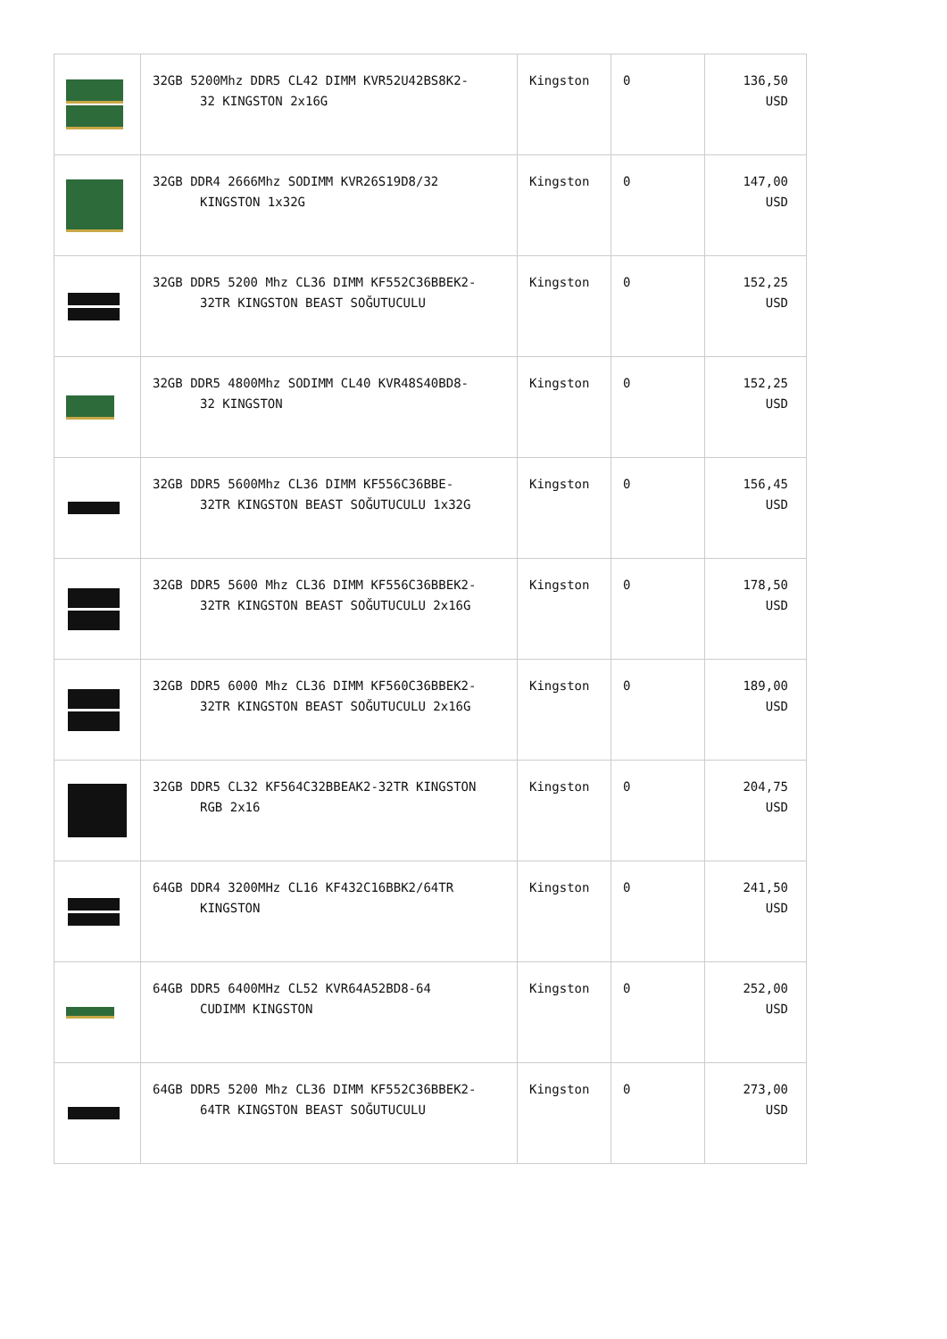| | 32GB 5200Mhz DDR5 CL42 DIMM KVR52U42BS8K2- 32 KINGSTON 2x16G | Kingston | 0 | 136,50 USD |
| | 32GB DDR4 2666Mhz SODIMM KVR26S19D8/32 KINGSTON 1x32G | Kingston | 0 | 147,00 USD |
| | 32GB DDR5 5200 Mhz CL36 DIMM KF552C36BBEK2- 32TR KINGSTON BEAST SOĞUTUCULU | Kingston | 0 | 152,25 USD |
| | 32GB DDR5 4800Mhz SODIMM CL40 KVR48S40BD8- 32 KINGSTON | Kingston | 0 | 152,25 USD |
| | 32GB DDR5 5600Mhz CL36 DIMM KF556C36BBE- 32TR KINGSTON BEAST SOĞUTUCULU 1x32G | Kingston | 0 | 156,45 USD |
| | 32GB DDR5 5600 Mhz CL36 DIMM KF556C36BBEK2- 32TR KINGSTON BEAST SOĞUTUCULU 2x16G | Kingston | 0 | 178,50 USD |
| | 32GB DDR5 6000 Mhz CL36 DIMM KF560C36BBEK2- 32TR KINGSTON BEAST SOĞUTUCULU 2x16G | Kingston | 0 | 189,00 USD |
| | 32GB DDR5 CL32 KF564C32BBEAK2-32TR KINGSTON RGB 2x16 | Kingston | 0 | 204,75 USD |
| | 64GB DDR4 3200MHz CL16 KF432C16BBK2/64TR KINGSTON | Kingston | 0 | 241,50 USD |
| | 64GB DDR5 6400MHz CL52 KVR64A52BD8-64 CUDIMM KINGSTON | Kingston | 0 | 252,00 USD |
| | 64GB DDR5 5200 Mhz CL36 DIMM KF552C36BBEK2- 64TR KINGSTON BEAST SOĞUTUCULU | Kingston | 0 | 273,00 USD |